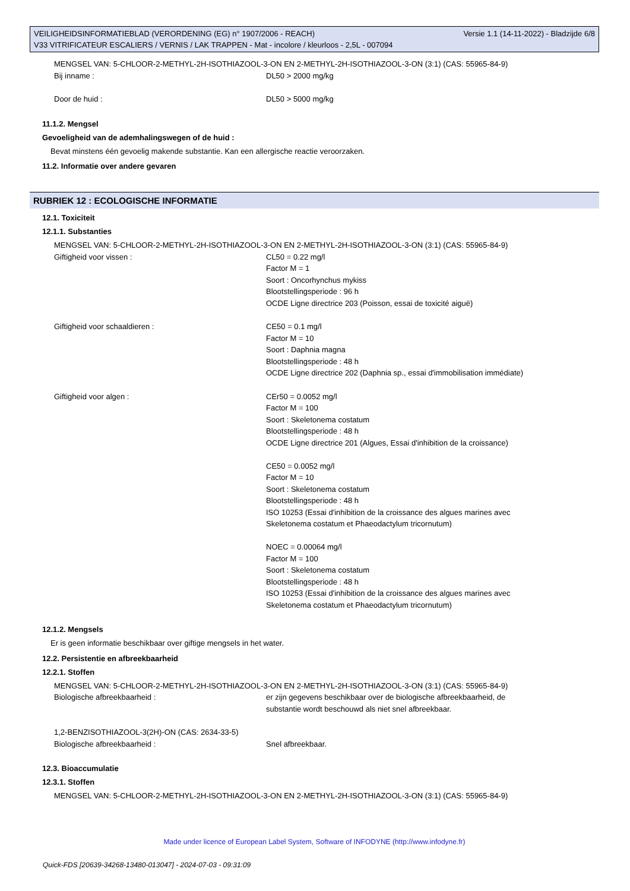Versie 1.1 (14-11-2022) - Bladzijde 6/8 VEILIGHEIDSINFORMATIEBLAD (VERORDENING (EG) n° 1907/2006 - REACH)
V33 VITRIFICATEUR ESCALIERS / VERNIS / LAK TRAPPEN - Mat - incolore / kleurloos - 2,5L - 007094
MENGSEL VAN: 5-CHLOOR-2-METHYL-2H-ISOTHIAZOOL-3-ON EN 2-METHYL-2H-ISOTHIAZOOL-3-ON (3:1) (CAS: 55965-84-9)
Bij inname : DL50 > 2000 mg/kg
Door de huid : DL50 > 5000 mg/kg
11.1.2. Mengsel
Gevoeligheid van de ademhalingswegen of de huid :
Bevat minstens één gevoelig makende substantie. Kan een allergische reactie veroorzaken.
11.2. Informatie over andere gevaren
RUBRIEK 12 : ECOLOGISCHE INFORMATIE
12.1. Toxiciteit
12.1.1. Substanties
MENGSEL VAN: 5-CHLOOR-2-METHYL-2H-ISOTHIAZOOL-3-ON EN 2-METHYL-2H-ISOTHIAZOOL-3-ON (3:1) (CAS: 55965-84-9)
Giftigheid voor vissen : CL50 = 0.22 mg/l
Factor M = 1
Soort : Oncorhynchus mykiss
Blootstellingsperiode : 96 h
OCDE Ligne directrice 203 (Poisson, essai de toxicité aiguë)
Giftigheid voor schaaldieren : CE50 = 0.1 mg/l
Factor M = 10
Soort : Daphnia magna
Blootstellingsperiode : 48 h
OCDE Ligne directrice 202 (Daphnia sp., essai d'immobilisation immédiate)
Giftigheid voor algen : CEr50 = 0.0052 mg/l
Factor M = 100
Soort : Skeletonema costatum
Blootstellingsperiode : 48 h
OCDE Ligne directrice 201 (Algues, Essai d'inhibition de la croissance)
CE50 = 0.0052 mg/l
Factor M = 10
Soort : Skeletonema costatum
Blootstellingsperiode : 48 h
ISO 10253 (Essai d'inhibition de la croissance des algues marines avec
Skeletonema costatum et Phaeodactylum tricornutum)
NOEC = 0.00064 mg/l
Factor M = 100
Soort : Skeletonema costatum
Blootstellingsperiode : 48 h
ISO 10253 (Essai d'inhibition de la croissance des algues marines avec
Skeletonema costatum et Phaeodactylum tricornutum)
12.1.2. Mengsels
Er is geen informatie beschikbaar over giftige mengsels in het water.
12.2. Persistentie en afbreekbaarheid
12.2.1. Stoffen
MENGSEL VAN: 5-CHLOOR-2-METHYL-2H-ISOTHIAZOOL-3-ON EN 2-METHYL-2H-ISOTHIAZOOL-3-ON (3:1) (CAS: 55965-84-9)
Biologische afbreekbaarheid : er zijn gegevens beschikbaar over de biologische afbreekbaarheid, de
substantie wordt beschouwd als niet snel afbreekbaar.
1,2-BENZISOTHIAZOOL-3(2H)-ON (CAS: 2634-33-5)
Biologische afbreekbaarheid : Snel afbreekbaar.
12.3. Bioaccumulatie
12.3.1. Stoffen
MENGSEL VAN: 5-CHLOOR-2-METHYL-2H-ISOTHIAZOOL-3-ON EN 2-METHYL-2H-ISOTHIAZOOL-3-ON (3:1) (CAS: 55965-84-9)
Made under licence of European Label System, Software of INFODYNE (http://www.infodyne.fr)
Quick-FDS [20639-34268-13480-013047] - 2024-07-03 - 09:31:09